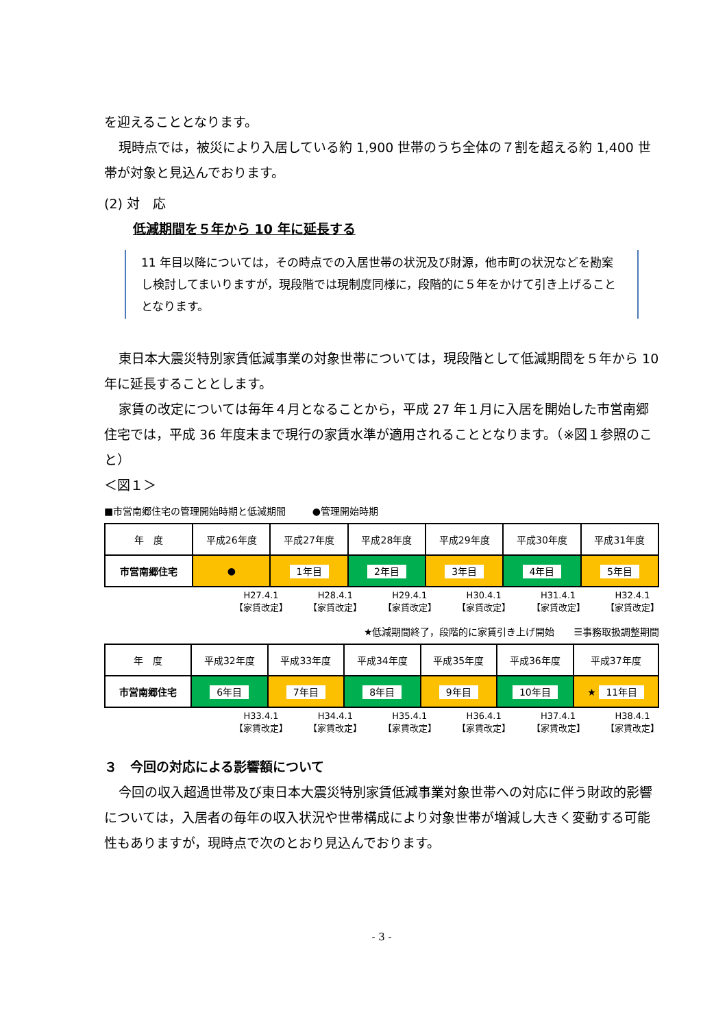を迎えることとなります。
現時点では，被災により入居している約 1,900 世帯のうち全体の７割を超える約 1,400 世帯が対象と見込んでおります。
(2) 対　応
低減期間を５年から 10 年に延長する
11 年目以降については，その時点での入居世帯の状況及び財源，他市町の状況などを勘案し検討してまいりますが，現段階では現制度同様に，段階的に５年をかけて引き上げることとなります。
東日本大震災特別家賃低減事業の対象世帯については，現段階として低減期間を５年から 10 年に延長することとします。
家賃の改定については毎年４月となることから，平成 27 年１月に入居を開始した市営南郷住宅では，平成 36 年度末まで現行の家賃水準が適用されることとなります。（※図１参照のこと）
＜図１＞
■市営南郷住宅の管理開始時期と低減期間 ●管理開始時期
| 年 度 | 平成26年度 | 平成27年度 | 平成28年度 | 平成29年度 | 平成30年度 | 平成31年度 |
| 市営南郷住宅 | ● | 1年目 | 2年目 | 3年目 | 4年目 | 5年目 |
H27.4.1
【家賃改定】 H28.4.1
【家賃改定】 H29.4.1
【家賃改定】 H30.4.1
【家賃改定】 H31.4.1
【家賃改定】 H32.4.1
【家賃改定】
★低減期間終了，段階的に家賃引き上げ開始　　☰事務取扱調整期間
| 年 度 | 平成32年度 | 平成33年度 | 平成34年度 | 平成35年度 | 平成36年度 | 平成37年度 |
| 市営南郷住宅 | 6年目 | 7年目 | 8年目 | 9年目 | 10年目 | ★ 11年目 |
H33.4.1
【家賃改定】 H34.4.1
【家賃改定】 H35.4.1
【家賃改定】 H36.4.1
【家賃改定】 H37.4.1
【家賃改定】 H38.4.1
【家賃改定】
３　今回の対応による影響額について
今回の収入超過世帯及び東日本大震災特別家賃低減事業対象世帯への対応に伴う財政的影響については，入居者の毎年の収入状況や世帯構成により対象世帯が増減し大きく変動する可能性もありますが，現時点で次のとおり見込んでおります。
- 3 -